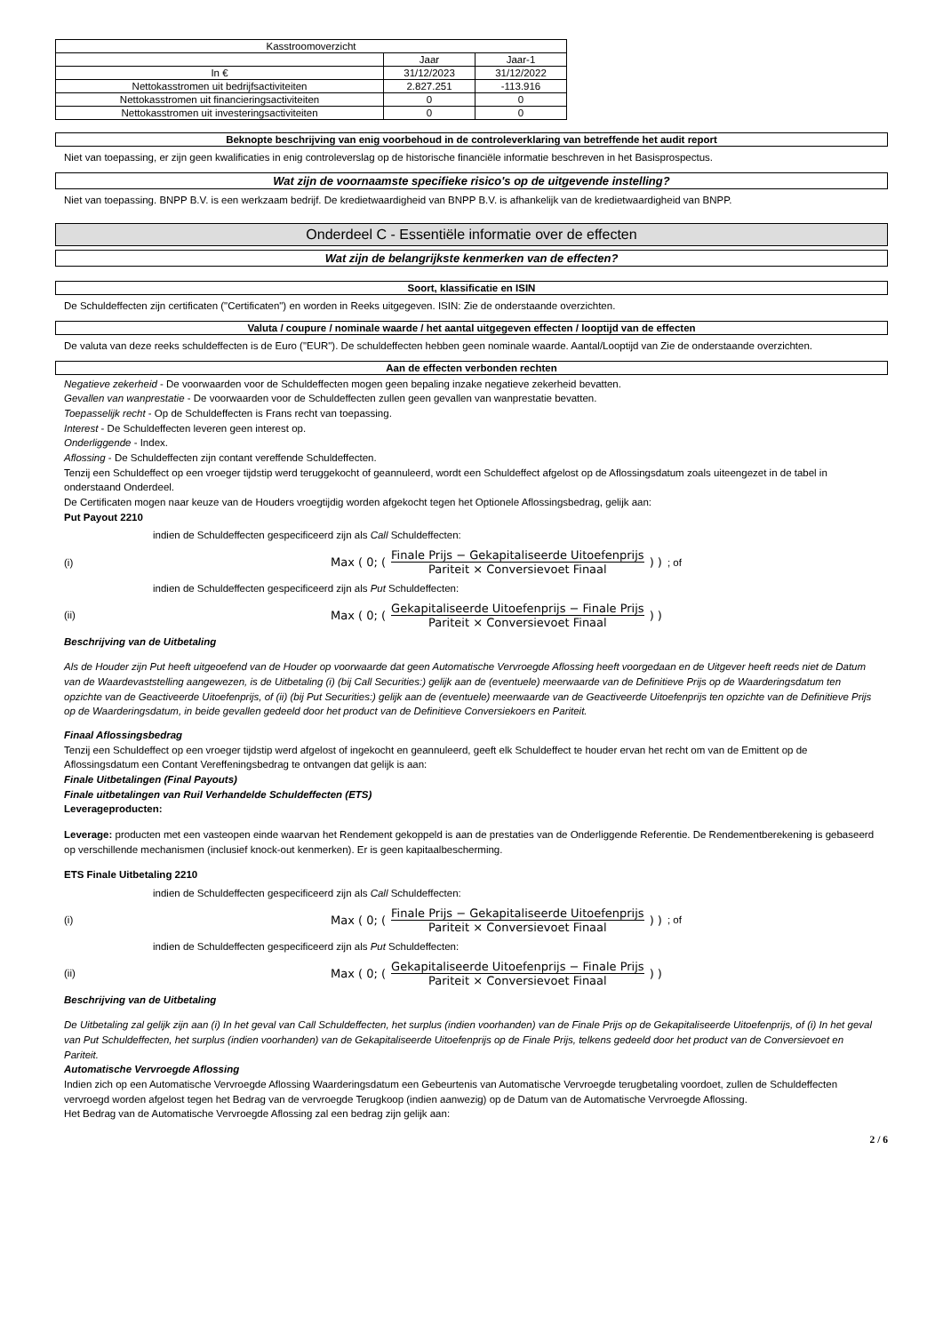| Kasstroomoverzicht | | |
| --- | --- | --- |
| | Jaar | Jaar-1 |
| In € | 31/12/2023 | 31/12/2022 |
| Nettokasstromen uit bedrijfsactiviteiten | 2.827.251 | -113.916 |
| Nettokasstromen uit financieringsactiviteiten | 0 | 0 |
| Nettokasstromen uit investeringsactiviteiten | 0 | 0 |
Beknopte beschrijving van enig voorbehoud in de controleverklaring van betreffende het audit report
Niet van toepassing, er zijn geen kwalificaties in enig controleverslag op de historische financiële informatie beschreven in het Basisprospectus.
Wat zijn de voornaamste specifieke risico's op de uitgevende instelling?
Niet van toepassing. BNPP B.V. is een werkzaam bedrijf. De kredietwaardigheid van BNPP B.V. is afhankelijk van de kredietwaardigheid van BNPP.
Onderdeel C - Essentiële informatie over de effecten
Wat zijn de belangrijkste kenmerken van de effecten?
Soort, klassificatie en ISIN
De Schuldeffecten zijn certificaten ("Certificaten") en worden in Reeks uitgegeven. ISIN: Zie de onderstaande overzichten.
Valuta / coupure / nominale waarde / het aantal uitgegeven effecten / looptijd van de effecten
De valuta van deze reeks schuldeffecten is de Euro ("EUR"). De schuldeffecten hebben geen nominale waarde. Aantal/Looptijd van Zie de onderstaande overzichten.
Aan de effecten verbonden rechten
Negatieve zekerheid - De voorwaarden voor de Schuldeffecten mogen geen bepaling inzake negatieve zekerheid bevatten.
Gevallen van wanprestatie - De voorwaarden voor de Schuldeffecten zullen geen gevallen van wanprestatie bevatten.
Toepasselijk recht - Op de Schuldeffecten is Frans recht van toepassing.
Interest - De Schuldeffecten leveren geen interest op.
Onderliggende - Index.
Aflossing - De Schuldeffecten zijn contant vereffende Schuldeffecten.
Tenzij een Schuldeffect op een vroeger tijdstip werd teruggekocht of geannuleerd, wordt een Schuldeffect afgelost op de Aflossingsdatum zoals uiteengezet in de tabel in onderstaand Onderdeel.
De Certificaten mogen naar keuze van de Houders vroegtijdig worden afgekocht tegen het Optionele Aflossingsbedrag, gelijk aan:
Put Payout 2210
indien de Schuldeffecten gespecificeerd zijn als Call Schuldeffecten:
(i) Max ( 0; ( Finale Prijs − Gekapitaliseerde Uitoefenprijs Pariteit × Conversievoet Finaal ) ) ; of
indien de Schuldeffecten gespecificeerd zijn als Put Schuldeffecten:
(ii) Max ( 0; ( Gekapitaliseerde Uitoefenprijs − Finale Prijs Pariteit × Conversievoet Finaal ) )
Beschrijving van de Uitbetaling
Als de Houder zijn Put heeft uitgeoefend van de Houder op voorwaarde dat geen Automatische Vervroegde Aflossing heeft voorgedaan en de Uitgever heeft reeds niet de Datum van de Waardevaststelling aangewezen, is de Uitbetaling (i) (bij Call Securities:) gelijk aan de (eventuele) meerwaarde van de Definitieve Prijs op de Waarderingsdatum ten opzichte van de Geactiveerde Uitoefenprijs, of (ii) (bij Put Securities:) gelijk aan de (eventuele) meerwaarde van de Geactiveerde Uitoefenprijs ten opzichte van de Definitieve Prijs op de Waarderingsdatum, in beide gevallen gedeeld door het product van de Definitieve Conversiekoers en Pariteit.
Finaal Aflossingsbedrag
Tenzij een Schuldeffect op een vroeger tijdstip werd afgelost of ingekocht en geannuleerd, geeft elk Schuldeffect te houder ervan het recht om van de Emittent op de Aflossingsdatum een Contant Vereffeningsbedrag te ontvangen dat gelijk is aan:
Finale Uitbetalingen (Final Payouts)
Finale uitbetalingen van Ruil Verhandelde Schuldeffecten (ETS)
Leverageproducten:
Leverage: producten met een vasteopen einde waarvan het Rendement gekoppeld is aan de prestaties van de Onderliggende Referentie. De Rendementberekening is gebaseerd op verschillende mechanismen (inclusief knock-out kenmerken). Er is geen kapitaalbescherming.
ETS Finale Uitbetaling 2210
indien de Schuldeffecten gespecificeerd zijn als Call Schuldeffecten:
(i) Max ( 0; ( Finale Prijs − Gekapitaliseerde Uitoefenprijs Pariteit × Conversievoet Finaal ) ) ; of
indien de Schuldeffecten gespecificeerd zijn als Put Schuldeffecten:
(ii) Max ( 0; ( Gekapitaliseerde Uitoefenprijs − Finale Prijs Pariteit × Conversievoet Finaal ) )
Beschrijving van de Uitbetaling
De Uitbetaling zal gelijk zijn aan (i) In het geval van Call Schuldeffecten, het surplus (indien voorhanden) van de Finale Prijs op de Gekapitaliseerde Uitoefenprijs, of (i) In het geval van Put Schuldeffecten, het surplus (indien voorhanden) van de Gekapitaliseerde Uitoefenprijs op de Finale Prijs, telkens gedeeld door het product van de Conversievoet en Pariteit.
Automatische Vervroegde Aflossing
Indien zich op een Automatische Vervroegde Aflossing Waarderingsdatum een Gebeurtenis van Automatische Vervroegde terugbetaling voordoet, zullen de Schuldeffecten vervroegd worden afgelost tegen het Bedrag van de vervroegde Terugkoop (indien aanwezig) op de Datum van de Automatische Vervroegde Aflossing.
Het Bedrag van de Automatische Vervroegde Aflossing zal een bedrag zijn gelijk aan:
2 / 6